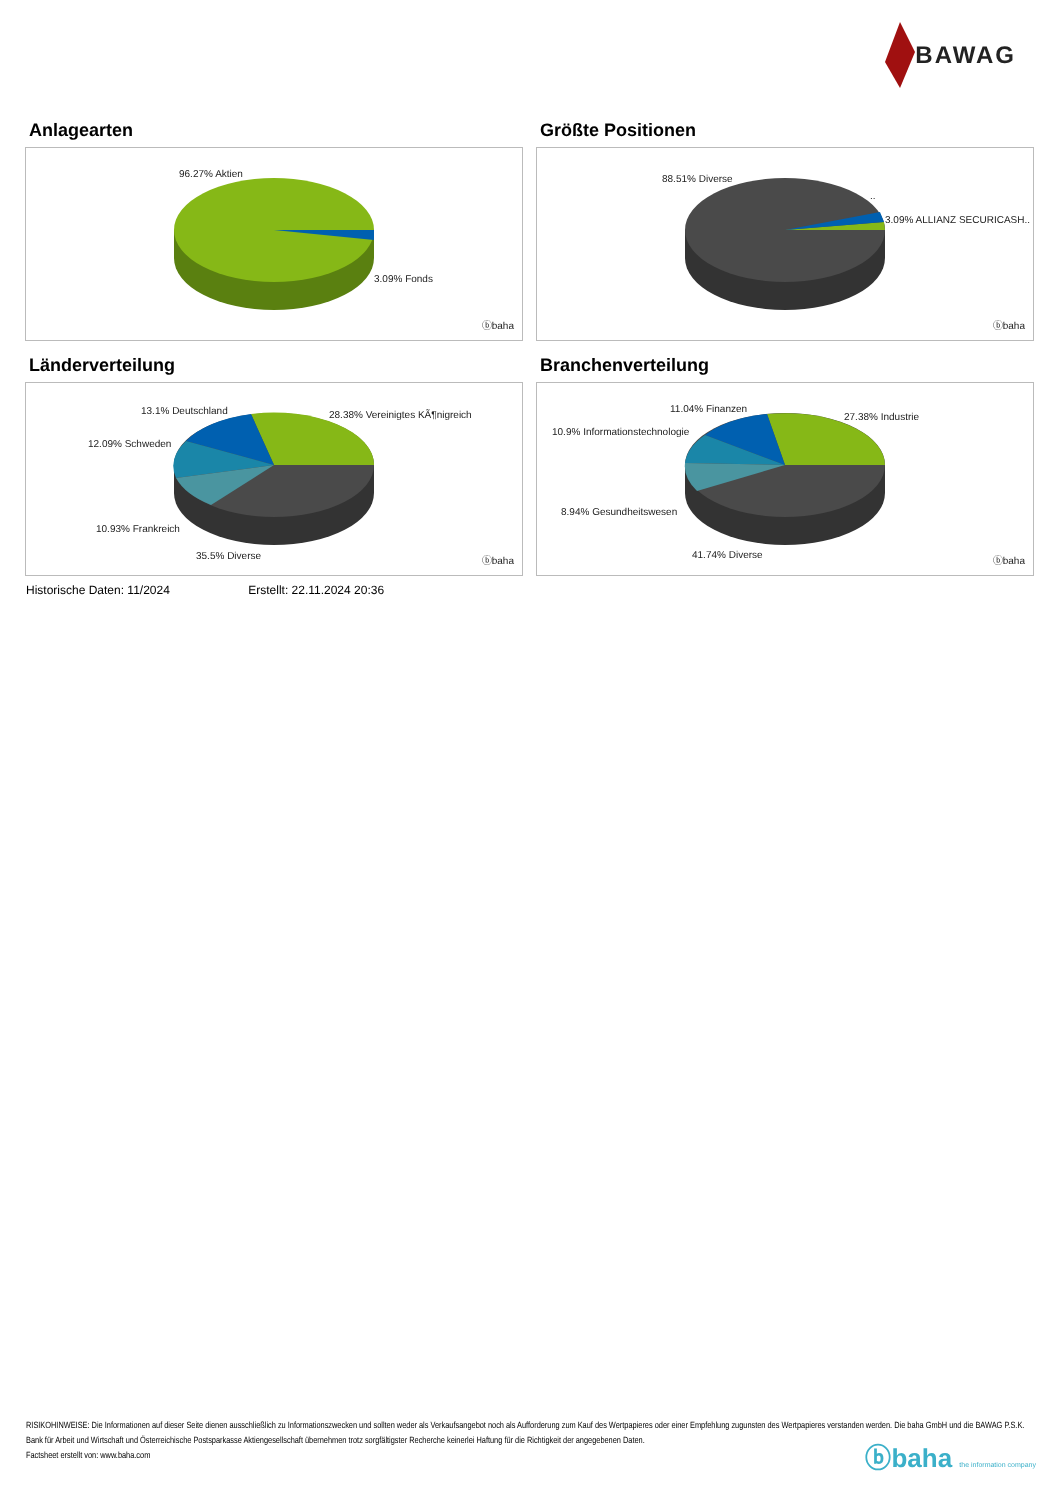BAWAG
Anlagearten
96.27% Aktien
3.09% Fonds
ⓑbaha
Größte Positionen
88.51% Diverse
..
3.09% ALLIANZ SECURICASH..
ⓑbaha
Länderverteilung
13.1% Deutschland 28.38% Vereinigtes KÃ¶nigreich
12.09% Schweden
10.93% Frankreich
35.5% Diverse ⓑbaha
Branchenverteilung
11.04% Finanzen
27.38% Industrie
10.9% Informationstechnologie
8.94% Gesundheitswesen
41.74% Diverse
ⓑbaha
Historische Daten: 11/2024 Erstellt: 22.11.2024 20:36
RISIKOHINWEISE: Die Informationen auf dieser Seite dienen ausschließlich zu Informationszwecken und sollten weder als Verkaufsangebot noch als Aufforderung zum Kauf des Wertpapieres oder einer Empfehlung zugunsten des Wertpapieres verstanden werden. Die baha GmbH und die BAWAG P.S.K. Bank für Arbeit und Wirtschaft und Österreichische Postsparkasse Aktiengesellschaft übernehmen trotz sorgfältigster Recherche keinerlei Haftung für die Richtigkeit der angegebenen Daten.
Factsheet erstellt von: www.baha.com
ⓑbaha the information company